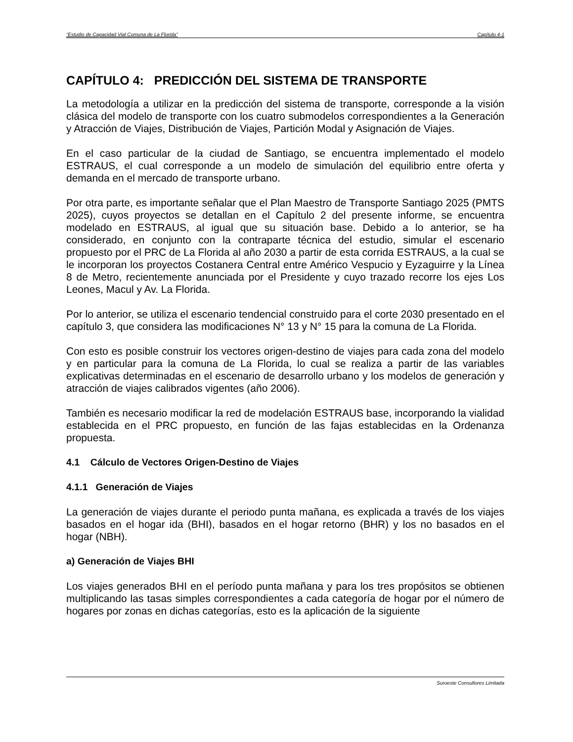“Estudio de Capacidad Vial Comuna de La Florida” Capítulo 4-1
CAPÍTULO 4: PREDICCIÓN DEL SISTEMA DE TRANSPORTE
La metodología a utilizar en la predicción del sistema de transporte, corresponde a la visión clásica del modelo de transporte con los cuatro submodelos correspondientes a la Generación y Atracción de Viajes, Distribución de Viajes, Partición Modal y Asignación de Viajes.
En el caso particular de la ciudad de Santiago, se encuentra implementado el modelo ESTRAUS, el cual corresponde a un modelo de simulación del equilibrio entre oferta y demanda en el mercado de transporte urbano.
Por otra parte, es importante señalar que el Plan Maestro de Transporte Santiago 2025 (PMTS 2025), cuyos proyectos se detallan en el Capítulo 2 del presente informe, se encuentra modelado en ESTRAUS, al igual que su situación base. Debido a lo anterior, se ha considerado, en conjunto con la contraparte técnica del estudio, simular el escenario propuesto por el PRC de La Florida al año 2030 a partir de esta corrida ESTRAUS, a la cual se le incorporan los proyectos Costanera Central entre Américo Vespucio y Eyzaguirre y la Línea 8 de Metro, recientemente anunciada por el Presidente y cuyo trazado recorre los ejes Los Leones, Macul y Av. La Florida.
Por lo anterior, se utiliza el escenario tendencial construido para el corte 2030 presentado en el capítulo 3, que considera las modificaciones N° 13 y N° 15 para la comuna de La Florida.
Con esto es posible construir los vectores origen-destino de viajes para cada zona del modelo y en particular para la comuna de La Florida, lo cual se realiza a partir de las variables explicativas determinadas en el escenario de desarrollo urbano y los modelos de generación y atracción de viajes calibrados vigentes (año 2006).
También es necesario modificar la red de modelación ESTRAUS base, incorporando la vialidad establecida en el PRC propuesto, en función de las fajas establecidas en la Ordenanza propuesta.
4.1 Cálculo de Vectores Origen-Destino de Viajes
4.1.1 Generación de Viajes
La generación de viajes durante el periodo punta mañana, es explicada a través de los viajes basados en el hogar ida (BHI), basados en el hogar retorno (BHR) y los no basados en el hogar (NBH).
a) Generación de Viajes BHI
Los viajes generados BHI en el período punta mañana y para los tres propósitos se obtienen multiplicando las tasas simples correspondientes a cada categoría de hogar por el número de hogares por zonas en dichas categorías, esto es la aplicación de la siguiente
Suroeste Consultores Limitada